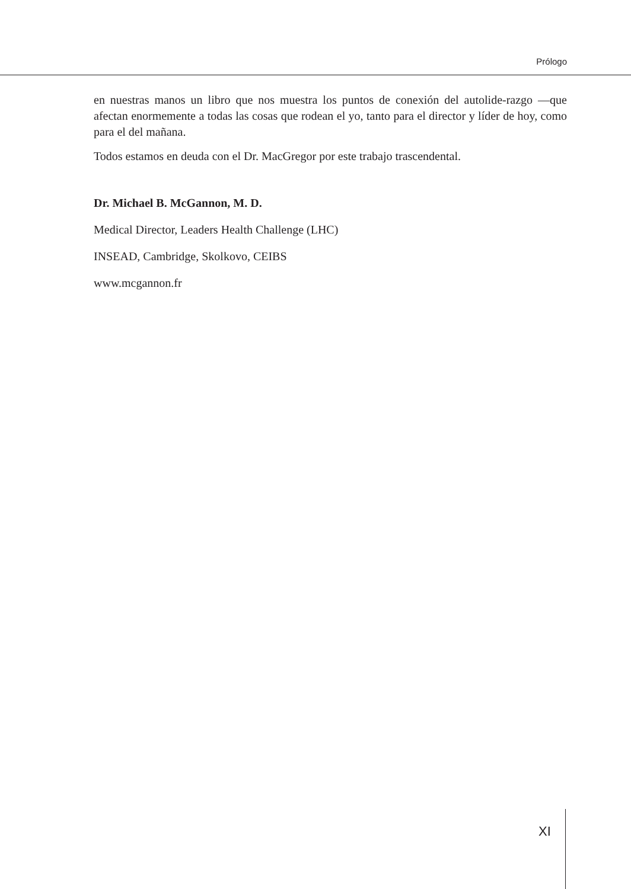Prólogo
en nuestras manos un libro que nos muestra los puntos de conexión del autolide-razgo —que afectan enormemente a todas las cosas que rodean el yo, tanto para el director y líder de hoy, como para el del mañana.
Todos estamos en deuda con el Dr. MacGregor por este trabajo trascendental.
Dr. Michael B. McGannon, M. D.
Medical Director, Leaders Health Challenge (LHC)
INSEAD, Cambridge, Skolkovo, CEIBS
www.mcgannon.fr
XI